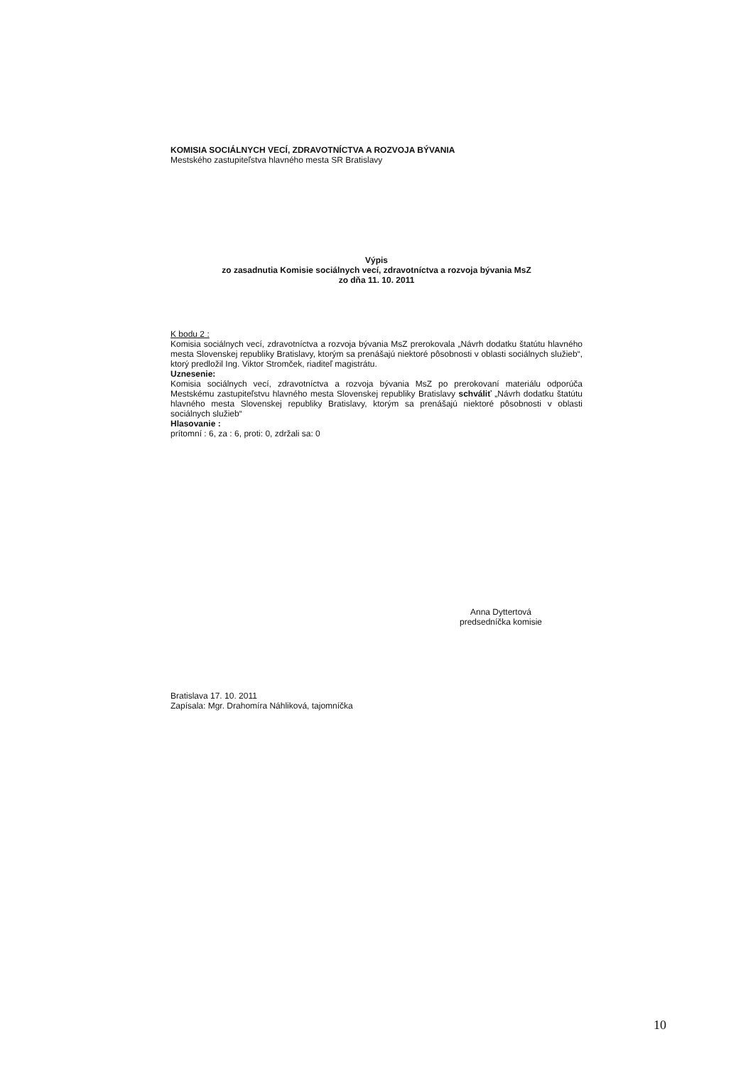KOMISIA SOCIÁLNYCH VECÍ, ZDRAVOTNÍCTVA A ROZVOJA BÝVANIA
Mestského zastupiteľstva hlavného mesta SR Bratislavy
Výpis
zo zasadnutia Komisie sociálnych vecí, zdravotníctva a rozvoja bývania MsZ
zo dňa 11. 10. 2011
K bodu 2 :
Komisia sociálnych vecí, zdravotníctva a rozvoja bývania MsZ prerokovala „Návrh dodatku štatútu hlavného mesta Slovenskej republiky Bratislavy, ktorým sa prenášajú niektoré pôsobnosti v oblasti sociálnych služieb“, ktorý predložil Ing. Viktor Stromček, riaditeľ magistrátu.
Uznesenie:
Komisia sociálnych vecí, zdravotníctva a rozvoja bývania MsZ po prerokovaní materiálu odporúča Mestskému zastupiteľstvu hlavného mesta Slovenskej republiky Bratislavy schváliť „Návrh dodatku štatútu hlavného mesta Slovenskej republiky Bratislavy, ktorým sa prenášajú niektoré pôsobnosti v oblasti sociálnych služieb“
Hlasovanie :
prítomní : 6, za : 6, proti: 0, zdržali sa: 0
Anna Dyttertová
predsedníčka komisie
Bratislava 17. 10. 2011
Zapísala: Mgr. Drahomíra Náhliková, tajomníčka
10